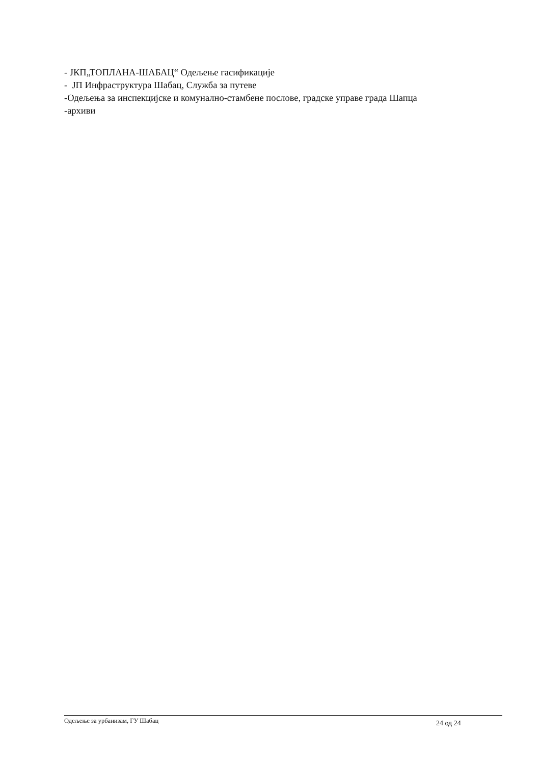- ЈКП„ТОПЛАНА-ШАБАЦ“ Одељење гасификације
- ЈП Инфраструктура Шабац, Служба за путеве
-Одељења за инспекцијске и комунално-стамбене послове, градске управе града Шапца
-архиви
Одељење за урбанизам, ГУ Шабац 24 од 24